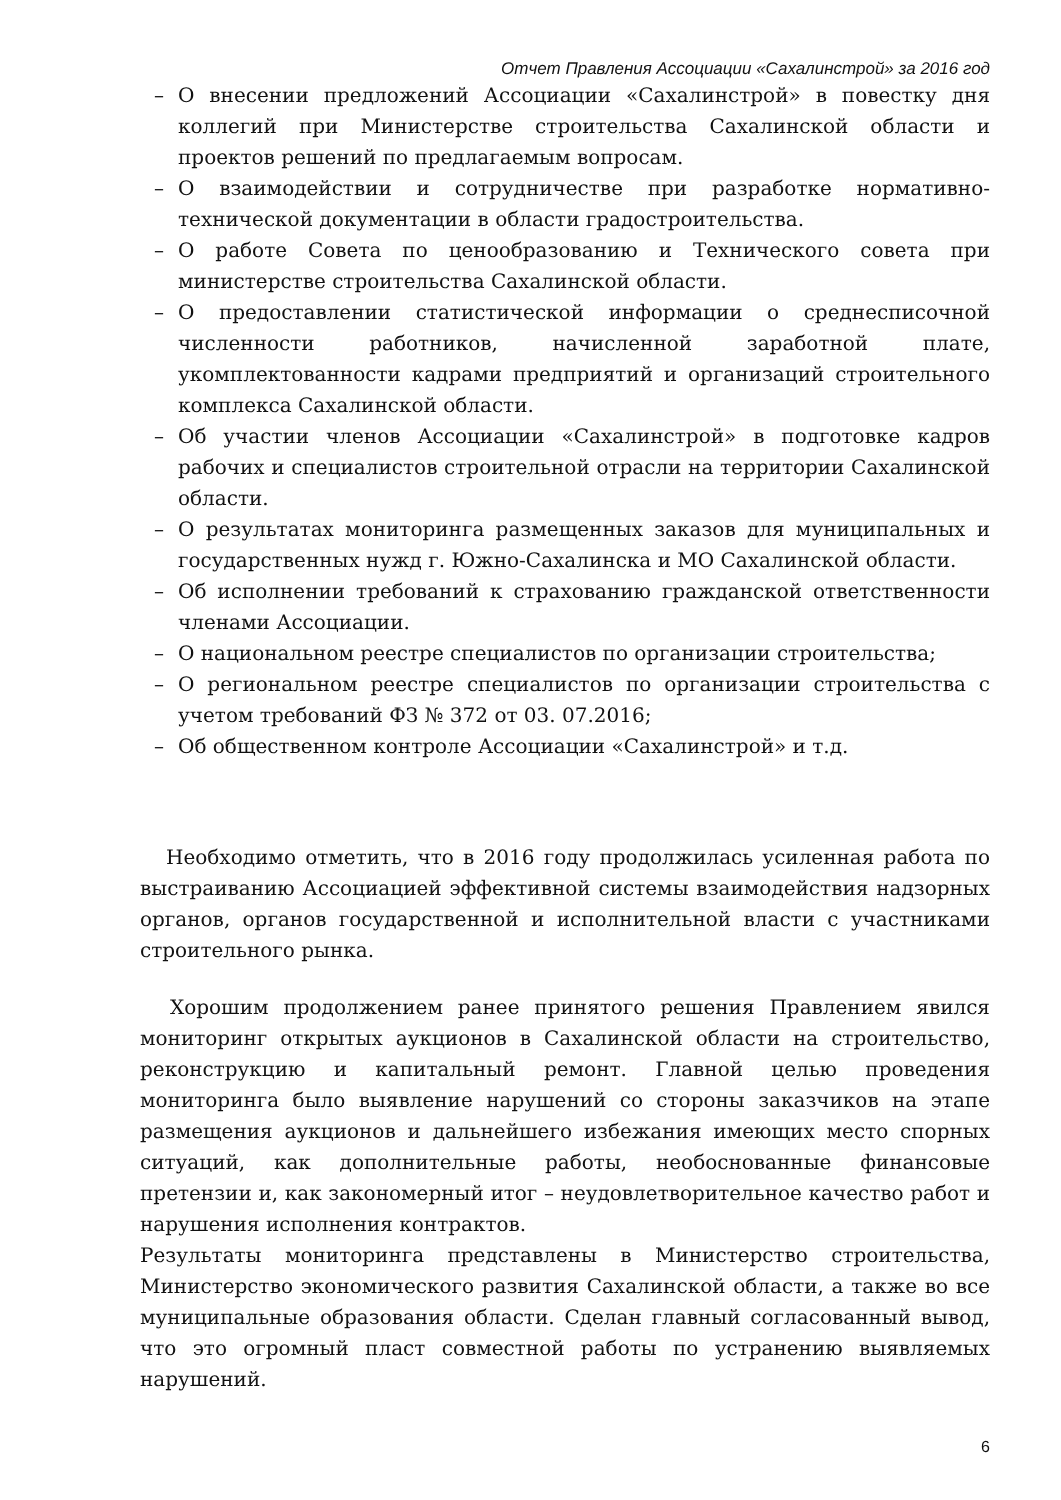Отчет Правления Ассоциации «Сахалинстрой» за 2016 год
– О внесении предложений Ассоциации «Сахалинстрой» в повестку дня коллегий при Министерстве строительства Сахалинской области и проектов решений по предлагаемым вопросам.
– О взаимодействии и сотрудничестве при разработке нормативно-технической документации в области градостроительства.
– О работе Совета по ценообразованию и Технического совета при министерстве строительства Сахалинской области.
– О предоставлении статистической информации о среднесписочной численности работников, начисленной заработной плате, укомплектованности кадрами предприятий и организаций строительного комплекса Сахалинской области.
– Об участии членов Ассоциации «Сахалинстрой» в подготовке кадров рабочих и специалистов строительной отрасли на территории Сахалинской области.
– О результатах мониторинга размещенных заказов для муниципальных и государственных нужд г. Южно-Сахалинска и МО Сахалинской области.
– Об исполнении требований к страхованию гражданской ответственности членами Ассоциации.
– О национальном реестре специалистов по организации строительства;
– О региональном реестре специалистов по организации строительства с учетом требований ФЗ № 372 от 03. 07.2016;
– Об общественном контроле Ассоциации «Сахалинстрой» и т.д.
Необходимо отметить, что в 2016 году продолжилась усиленная работа по выстраиванию Ассоциацией эффективной системы взаимодействия надзорных органов, органов государственной и исполнительной власти с участниками строительного рынка.
Хорошим продолжением ранее принятого решения Правлением явился мониторинг открытых аукционов в Сахалинской области на строительство, реконструкцию и капитальный ремонт. Главной целью проведения мониторинга было выявление нарушений со стороны заказчиков на этапе размещения аукционов и дальнейшего избежания имеющих место спорных ситуаций, как дополнительные работы, необоснованные финансовые претензии и, как закономерный итог – неудовлетворительное качество работ и нарушения исполнения контрактов.
Результаты мониторинга представлены в Министерство строительства, Министерство экономического развития Сахалинской области, а также во все муниципальные образования области. Сделан главный согласованный вывод, что это огромный пласт совместной работы по устранению выявляемых нарушений.
6